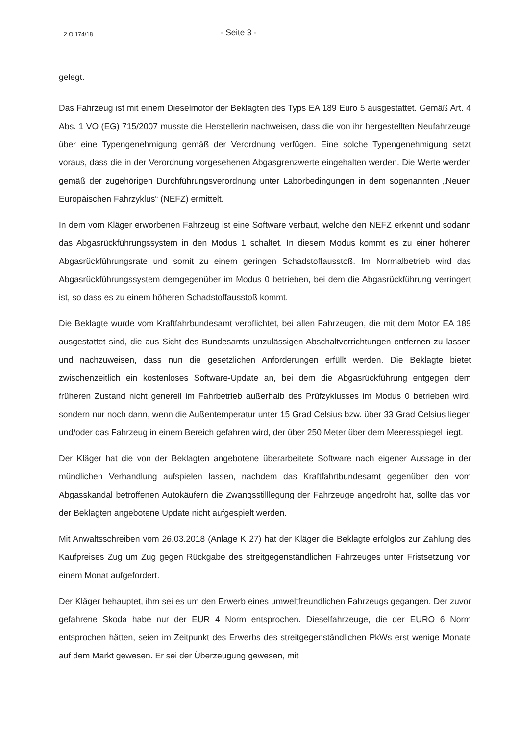2 O 174/18 - Seite 3 -
gelegt.
Das Fahrzeug ist mit einem Dieselmotor der Beklagten des Typs EA 189 Euro 5 ausgestattet. Gemäß Art. 4 Abs. 1 VO (EG) 715/2007 musste die Herstellerin nachweisen, dass die von ihr hergestellten Neufahrzeuge über eine Typengenehmigung gemäß der Verordnung verfügen. Eine solche Typengenehmigung setzt voraus, dass die in der Verordnung vorgesehenen Abgasgrenzwerte eingehalten werden. Die Werte werden gemäß der zugehörigen Durchführungsverordnung unter Laborbedingungen in dem sogenannten „Neuen Europäischen Fahrzyklus“ (NEFZ) ermittelt.
In dem vom Kläger erworbenen Fahrzeug ist eine Software verbaut, welche den NEFZ erkennt und sodann das Abgasrückführungssystem in den Modus 1 schaltet. In diesem Modus kommt es zu einer höheren Abgasrückführungsrate und somit zu einem geringen Schadstoffausstoß. Im Normalbetrieb wird das Abgasrückführungssystem demgegenüber im Modus 0 betrieben, bei dem die Abgasrückführung verringert ist, so dass es zu einem höheren Schadstoffausstoß kommt.
Die Beklagte wurde vom Kraftfahrbundesamt verpflichtet, bei allen Fahrzeugen, die mit dem Motor EA 189 ausgestattet sind, die aus Sicht des Bundesamts unzulässigen Abschaltvorrichtungen entfernen zu lassen und nachzuweisen, dass nun die gesetzlichen Anforderungen erfüllt werden. Die Beklagte bietet zwischenzeitlich ein kostenloses Software-Update an, bei dem die Abgasrückführung entgegen dem früheren Zustand nicht generell im Fahrbetrieb außerhalb des Prüfzyklusses im Modus 0 betrieben wird, sondern nur noch dann, wenn die Außentemperatur unter 15 Grad Celsius bzw. über 33 Grad Celsius liegen und/oder das Fahrzeug in einem Bereich gefahren wird, der über 250 Meter über dem Meeresspiegel liegt.
Der Kläger hat die von der Beklagten angebotene überarbeitete Software nach eigener Aussage in der mündlichen Verhandlung aufspielen lassen, nachdem das Kraftfahrtbundesamt gegenüber den vom Abgasskandal betroffenen Autokäufern die Zwangsstilllegung der Fahrzeuge angedroht hat, sollte das von der Beklagten angebotene Update nicht aufgespielt werden.
Mit Anwaltsschreiben vom 26.03.2018 (Anlage K 27) hat der Kläger die Beklagte erfolglos zur Zahlung des Kaufpreises Zug um Zug gegen Rückgabe des streitgegenständlichen Fahrzeuges unter Fristsetzung von einem Monat aufgefordert.
Der Kläger behauptet, ihm sei es um den Erwerb eines umweltfreundlichen Fahrzeugs gegangen. Der zuvor gefahrene Skoda habe nur der EUR 4 Norm entsprochen. Dieselfahrzeuge, die der EURO 6 Norm entsprochen hätten, seien im Zeitpunkt des Erwerbs des streitgegenständlichen PkWs erst wenige Monate auf dem Markt gewesen. Er sei der Überzeugung gewesen, mit